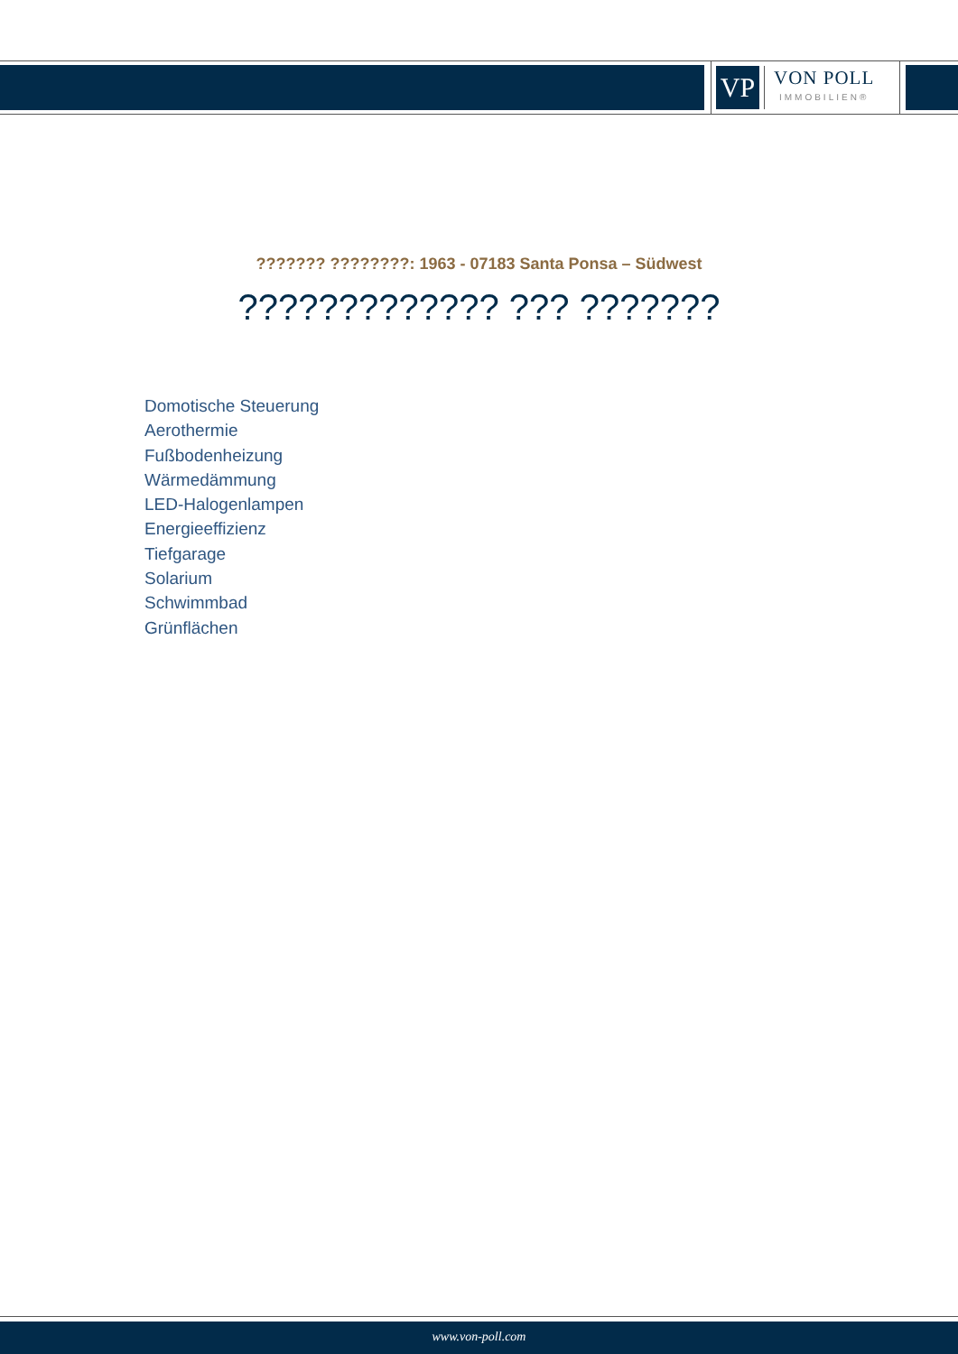VP
VON POLL
IMMOBILIEN®
??????? ????????: 1963 - 07183 Santa Ponsa – Südwest
????????????? ??? ???????
Domotische Steuerung
Aerothermie
Fußbodenheizung
Wärmedämmung
LED-Halogenlampen
Energieeffizienz
Tiefgarage
Solarium
Schwimmbad
Grünflächen
www.von-poll.com